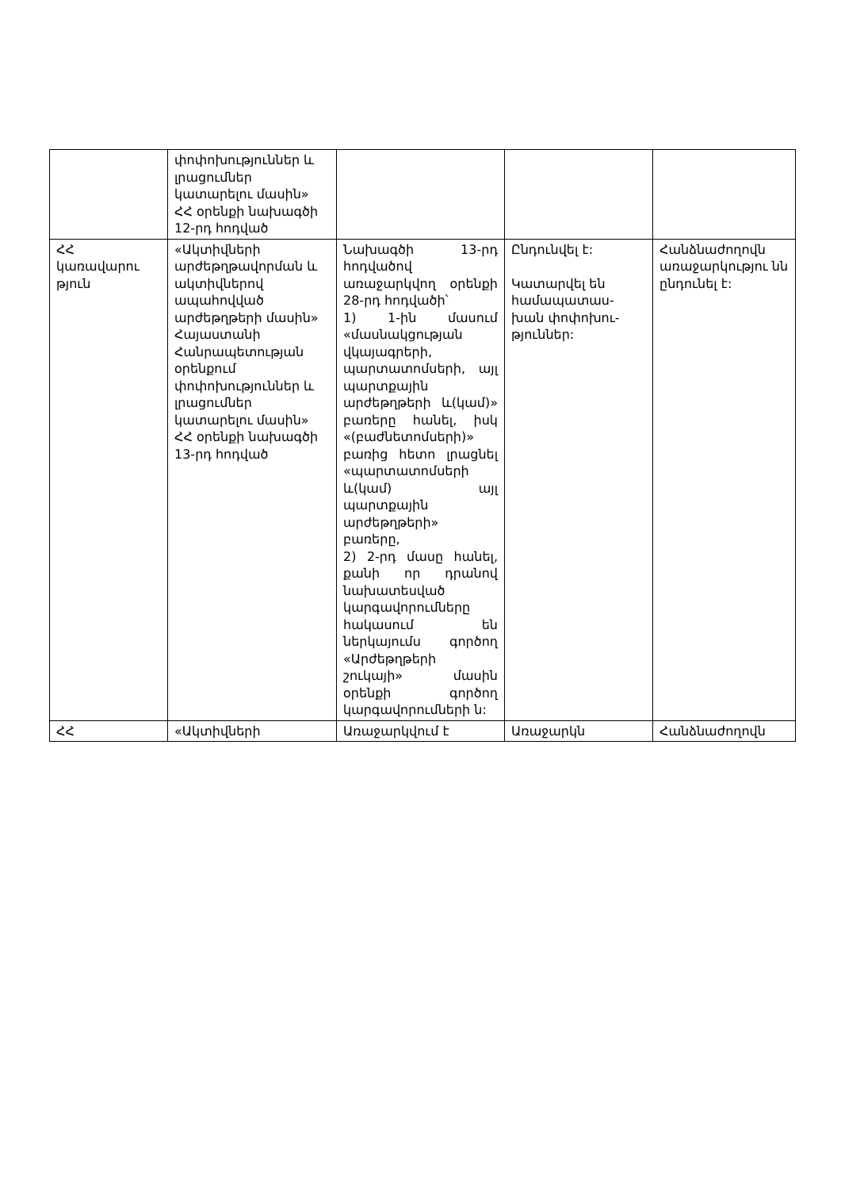| | փոփոխություններ և լրացումներ կատարելու մասին» ՀՀ օրենքի նախագծի 12-րդ հոդված | | | |
| ՀՀ կառավարու թյուն | «Ակտիվների արժեթղթավորման և ակտիվներով ապահովված արժեթղթերի մասին» Հայաստանի Հանրապետության օրենքում փոփոխություններ և լրացումներ կատարելու մասին» ՀՀ օրենքի նախագծի 13-րդ հոդված | Նախագծի 13-րդ հոդվածով առաջարկվող օրենքի 28-րդ հոդվածի՝ 1) 1-ին մասում «մասնակցության վկայագրերի, պարտատոմսերի, այլ պարտքային արժեթղթերի և(կամ)» բառերը հանել, իսկ «(բաժնետոմսերի)» բառից հետո լրացնել «պարտատոմսերի և(կամ) այլ պարտքային արժեթղթերի» բառերը, 2) 2-րդ մասը հանել, քանի որ դրանով նախատեսված կարգավորումները հակասում են ներկայումս գործող «Արժեթղթերի շուկայի» մասին օրենքի գործող կարգավորումների ն: | Ընդունվել է: Կատարվել են համապատաս-խան փոփոխու-թյուններ: | Հանձնաժողովն առաջարկությու նն ընդունել է: |
| ՀՀ | «Ակտիվների | Առաջարկվում է | Առաջարկն | Հանձնաժողովն |